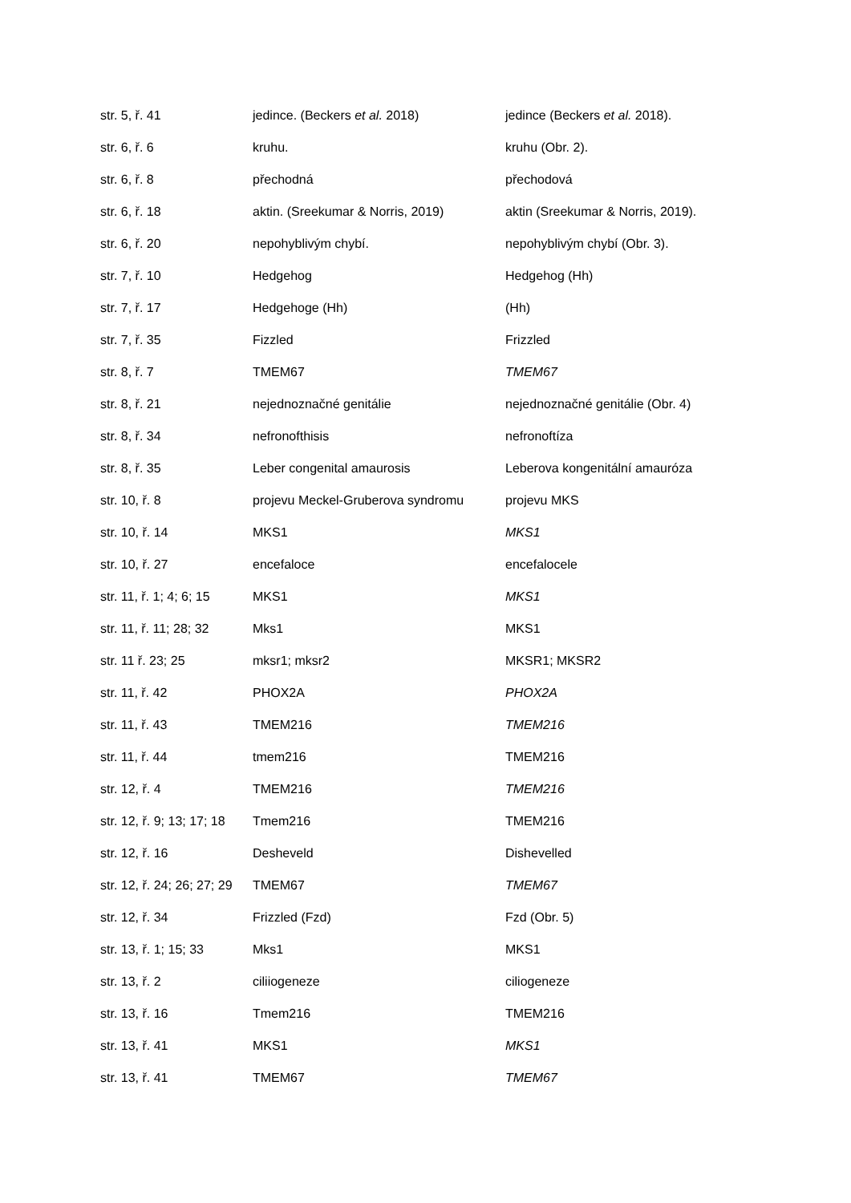| str. 5, ř. 41 | jedince. (Beckers et al. 2018) | jedince (Beckers et al. 2018). |
| str. 6, ř. 6 | kruhu. | kruhu (Obr. 2). |
| str. 6, ř. 8 | přechodná | přechodová |
| str. 6, ř. 18 | aktin. (Sreekumar & Norris, 2019) | aktin (Sreekumar & Norris, 2019). |
| str. 6, ř. 20 | nepohyblivým chybí. | nepohyblivým chybí (Obr. 3). |
| str. 7, ř. 10 | Hedgehog | Hedgehog (Hh) |
| str. 7, ř. 17 | Hedgehoge (Hh) | (Hh) |
| str. 7, ř. 35 | Fizzled | Frizzled |
| str. 8, ř. 7 | TMEM67 | TMEM67 |
| str. 8, ř. 21 | nejednoznačné genitálie | nejednoznačné genitálie (Obr. 4) |
| str. 8, ř. 34 | nefronofthisis | nefronoftíza |
| str. 8, ř. 35 | Leber congenital amaurosis | Leberova kongenitální amauróza |
| str. 10, ř. 8 | projevu Meckel-Gruberova syndromu | projevu MKS |
| str. 10, ř. 14 | MKS1 | MKS1 |
| str. 10, ř. 27 | encefaloce | encefalocele |
| str. 11, ř. 1; 4; 6; 15 | MKS1 | MKS1 |
| str. 11, ř. 11; 28; 32 | Mks1 | MKS1 |
| str. 11 ř. 23; 25 | mksr1; mksr2 | MKSR1; MKSR2 |
| str. 11, ř. 42 | PHOX2A | PHOX2A |
| str. 11, ř. 43 | TMEM216 | TMEM216 |
| str. 11, ř. 44 | tmem216 | TMEM216 |
| str. 12, ř. 4 | TMEM216 | TMEM216 |
| str. 12, ř. 9; 13; 17; 18 | Tmem216 | TMEM216 |
| str. 12, ř. 16 | Desheveld | Dishevelled |
| str. 12, ř. 24; 26; 27; 29 | TMEM67 | TMEM67 |
| str. 12, ř. 34 | Frizzled (Fzd) | Fzd (Obr. 5) |
| str. 13, ř. 1; 15; 33 | Mks1 | MKS1 |
| str. 13, ř. 2 | ciliiogeneze | ciliogeneze |
| str. 13, ř. 16 | Tmem216 | TMEM216 |
| str. 13, ř. 41 | MKS1 | MKS1 |
| str. 13, ř. 41 | TMEM67 | TMEM67 |